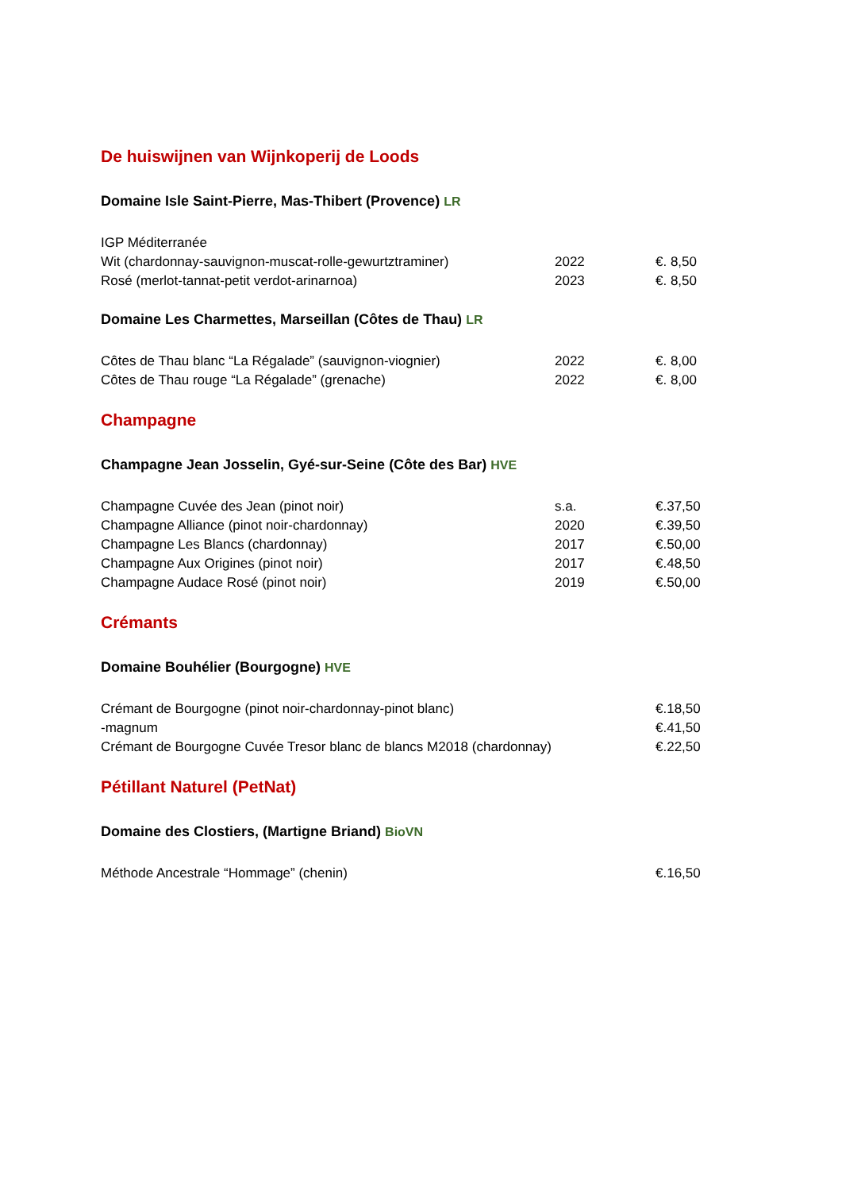De huiswijnen van Wijnkoperij de Loods
Domaine Isle Saint-Pierre, Mas-Thibert (Provence) LR
| IGP Méditerranée | | |
| Wit (chardonnay-sauvignon-muscat-rolle-gewurtztraminer) | 2022 | €. 8,50 |
| Rosé (merlot-tannat-petit verdot-arinarnoa) | 2023 | €. 8,50 |
Domaine Les Charmettes, Marseillan (Côtes de Thau) LR
| Côtes de Thau blanc “La Régalade” (sauvignon-viognier) | 2022 | €. 8,00 |
| Côtes de Thau rouge “La Régalade” (grenache) | 2022 | €. 8,00 |
Champagne
Champagne Jean Josselin, Gyé-sur-Seine (Côte des Bar) HVE
| Champagne Cuvée des Jean (pinot noir) | s.a. | €.37,50 |
| Champagne Alliance (pinot noir-chardonnay) | 2020 | €.39,50 |
| Champagne Les Blancs (chardonnay) | 2017 | €.50,00 |
| Champagne Aux Origines (pinot noir) | 2017 | €.48,50 |
| Champagne Audace Rosé (pinot noir) | 2019 | €.50,00 |
Crémants
Domaine Bouhélier (Bourgogne) HVE
| Crémant de Bourgogne (pinot noir-chardonnay-pinot blanc) | | €.18,50 |
| -magnum | | €.41,50 |
| Crémant de Bourgogne Cuvée Tresor blanc de blancs M2018 (chardonnay) | | €.22,50 |
Pétillant Naturel (PetNat)
Domaine des Clostiers, (Martigne Briand) BioVN
| Méthode Ancestrale “Hommage” (chenin) | | €.16,50 |